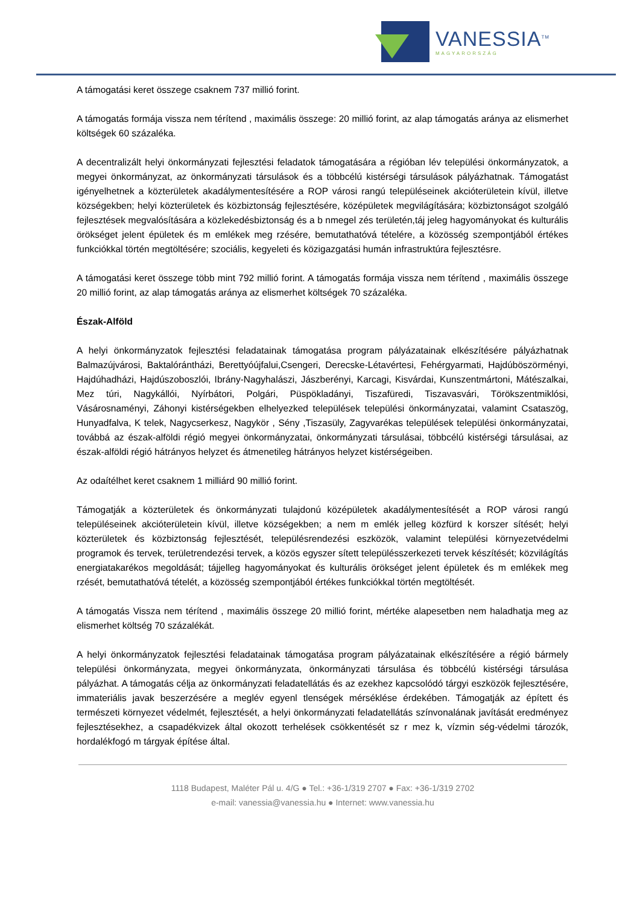VANESSIA<sup>TM</sup>
MAGYARORSZÁG
A támogatási keret összege csaknem 737 millió forint.
A támogatás formája vissza nem térítend , maximális összege: 20 millió forint, az alap támogatás aránya az elismerhet költségek 60 százaléka.
A decentralizált helyi önkormányzati fejlesztési feladatok támogatására a régióban lév települési önkormányzatok, a megyei önkormányzat, az önkormányzati társulások és a többcélú kistérségi társulások pályázhatnak. Támogatást igényelhetnek a közterületek akadálymentesítésére a ROP városi rangú településeinek akcióterületein kívül, illetve községekben; helyi közterületek és közbiztonság fejlesztésére, középületek megvilágítására; közbiztonságot szolgáló fejlesztések megvalósítására a közlekedésbiztonság és a b nmegel zés területén,táj jeleg hagyományokat és kulturális örökséget jelent épületek és m emlékek meg rzésére, bemutathatóvá tételére, a közösség szempontjából értékes funkciókkal történ megtöltésére; szociális, kegyeleti és közigazgatási humán infrastruktúra fejlesztésre.
A támogatási keret összege több mint 792 millió forint. A támogatás formája vissza nem térítend , maximális összege 20 millió forint, az alap támogatás aránya az elismerhet költségek 70 százaléka.
Észak-Alföld
A helyi önkormányzatok fejlesztési feladatainak támogatása program pályázatainak elkészítésére pályázhatnak Balmazújvárosi, Baktalórántházi, Berettyóújfalui,Csengeri, Derecske-Létavértesi, Fehérgyarmati, Hajdúböszörményi, Hajdúhadházi, Hajdúszoboszlói, Ibrány-Nagyhalászi, Jászberényi, Karcagi, Kisvárdai, Kunszentmártoni, Mátészalkai, Mez túri, Nagykállói, Nyírbátori, Polgári, Püspökladányi, Tiszafüredi, Tiszavasvári, Törökszentmiklósi, Vásárosnaményi, Záhonyi kistérségekben elhelyezked települések települési önkormányzatai, valamint Csataszög, Hunyadfalva, K telek, Nagycserkesz, Nagykör , Sény ,Tiszasüly, Zagyvarékas települések települési önkormányzatai, továbbá az észak-alföldi régió megyei önkormányzatai, önkormányzati társulásai, többcélú kistérségi társulásai, az észak-alföldi régió hátrányos helyzet és átmenetileg hátrányos helyzet kistérségeiben.
Az odaítélhet keret csaknem 1 milliárd 90 millió forint.
Támogatják a közterületek és önkormányzati tulajdonú középületek akadálymentesítését a ROP városi rangú településeinek akcióterületein kívül, illetve községekben; a nem m emlék jelleg közfürd k korszer sítését; helyi közterületek és közbiztonság fejlesztését, településrendezési eszközök, valamint települési környezetvédelmi programok és tervek, területrendezési tervek, a közös egyszer sített településszerkezeti tervek készítését; közvilágítás energiatakarékos megoldását; tájjelleg hagyományokat és kulturális örökséget jelent épületek és m emlékek meg rzését, bemutathatóvá tételét, a közösség szempontjából értékes funkciókkal történ megtöltését.
A támogatás Vissza nem térítend , maximális összege 20 millió forint, mértéke alapesetben nem haladhatja meg az elismerhet költség 70 százalékát.
A helyi önkormányzatok fejlesztési feladatainak támogatása program pályázatainak elkészítésére a régió bármely települési önkormányzata, megyei önkormányzata, önkormányzati társulása és többcélú kistérségi társulása pályázhat. A támogatás célja az önkormányzati feladatellátás és az ezekhez kapcsolódó tárgyi eszközök fejlesztésére, immateriális javak beszerzésére a meglév egyenl tlenségek mérséklése érdekében. Támogatják az épített és természeti környezet védelmét, fejlesztését, a helyi önkormányzati feladatellátás színvonalának javítását eredményez fejlesztésekhez, a csapadékvizek által okozott terhelések csökkentését sz r mez k, vízmin ség-védelmi tározók, hordalékfogó m tárgyak építése által.
1118 Budapest, Maléter Pál u. 4/G ● Tel.: +36-1/319 2707 ● Fax: +36-1/319 2702
e-mail: vanessia@vanessia.hu ● Internet: www.vanessia.hu